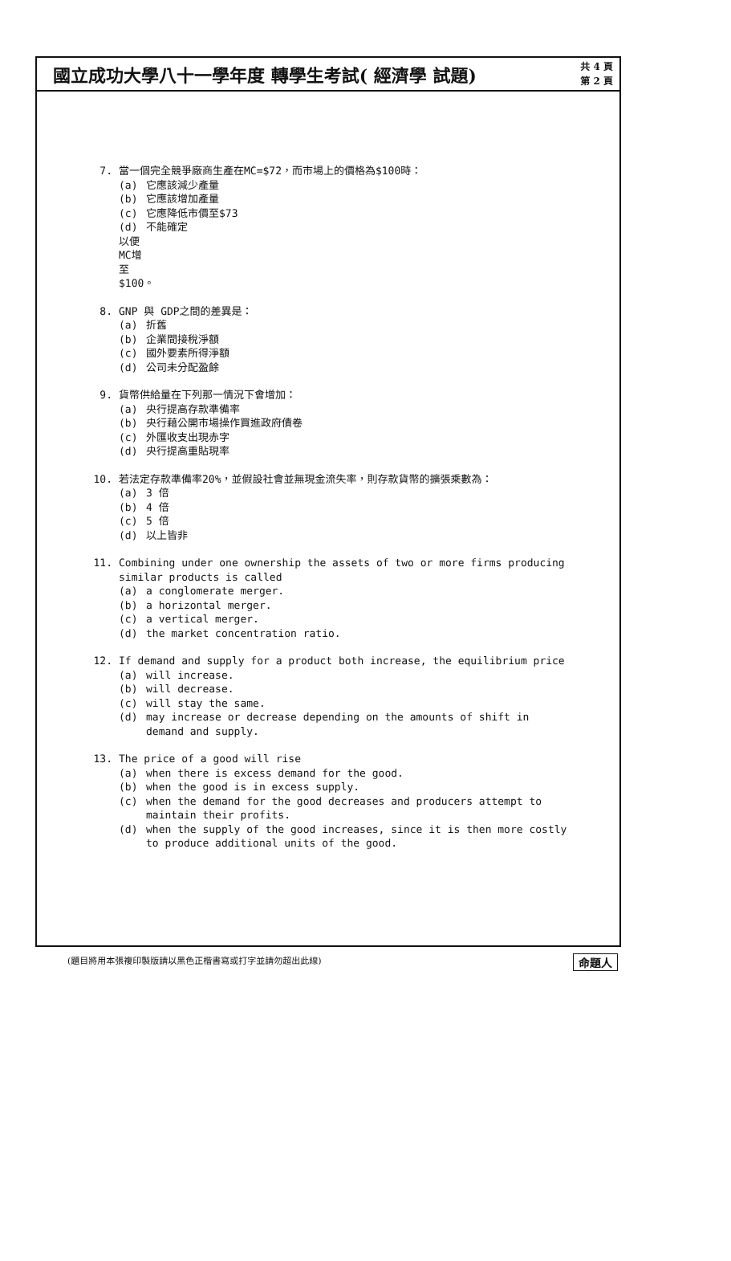國立成功大學八十一學年度 轉學生考試( 經濟學 試題)
共 4 頁
第 2 頁
7. 當一個完全競爭廠商生產在MC=$72，而市場上的價格為$100時：
(a) 它應該減少產量
(b) 它應該增加產量
(c) 它應降低市價至$73
(d) 不能確定
以便MC增至$100。
8. GNP 與 GDP之間的差異是：
(a) 折舊
(b) 企業間接稅淨額
(c) 國外要素所得淨額
(d) 公司未分配盈餘
9. 貨幣供給量在下列那一情況下會增加：
(a) 央行提高存款準備率
(b) 央行藉公開市場操作買進政府債卷
(c) 外匯收支出現赤字
(d) 央行提高重貼現率
10. 若法定存款準備率20%，並假設社會並無現金流失率，則存款貨幣的擴張乘數為：
(a) 3 倍
(b) 4 倍
(c) 5 倍
(d) 以上皆非
11. Combining under one ownership the assets of two or more firms producing similar products is called
(a) a conglomerate merger.
(b) a horizontal merger.
(c) a vertical merger.
(d) the market concentration ratio.
12. If demand and supply for a product both increase, the equilibrium price
(a) will increase.
(b) will decrease.
(c) will stay the same.
(d) may increase or decrease depending on the amounts of shift in demand and supply.
13. The price of a good will rise
(a) when there is excess demand for the good.
(b) when the good is in excess supply.
(c) when the demand for the good decreases and producers attempt to maintain their profits.
(d) when the supply of the good increases, since it is then more costly to produce additional units of the good.
(題目將用本張複印製版請以黑色正楷書寫或打字並請勿超出此線) 命題人